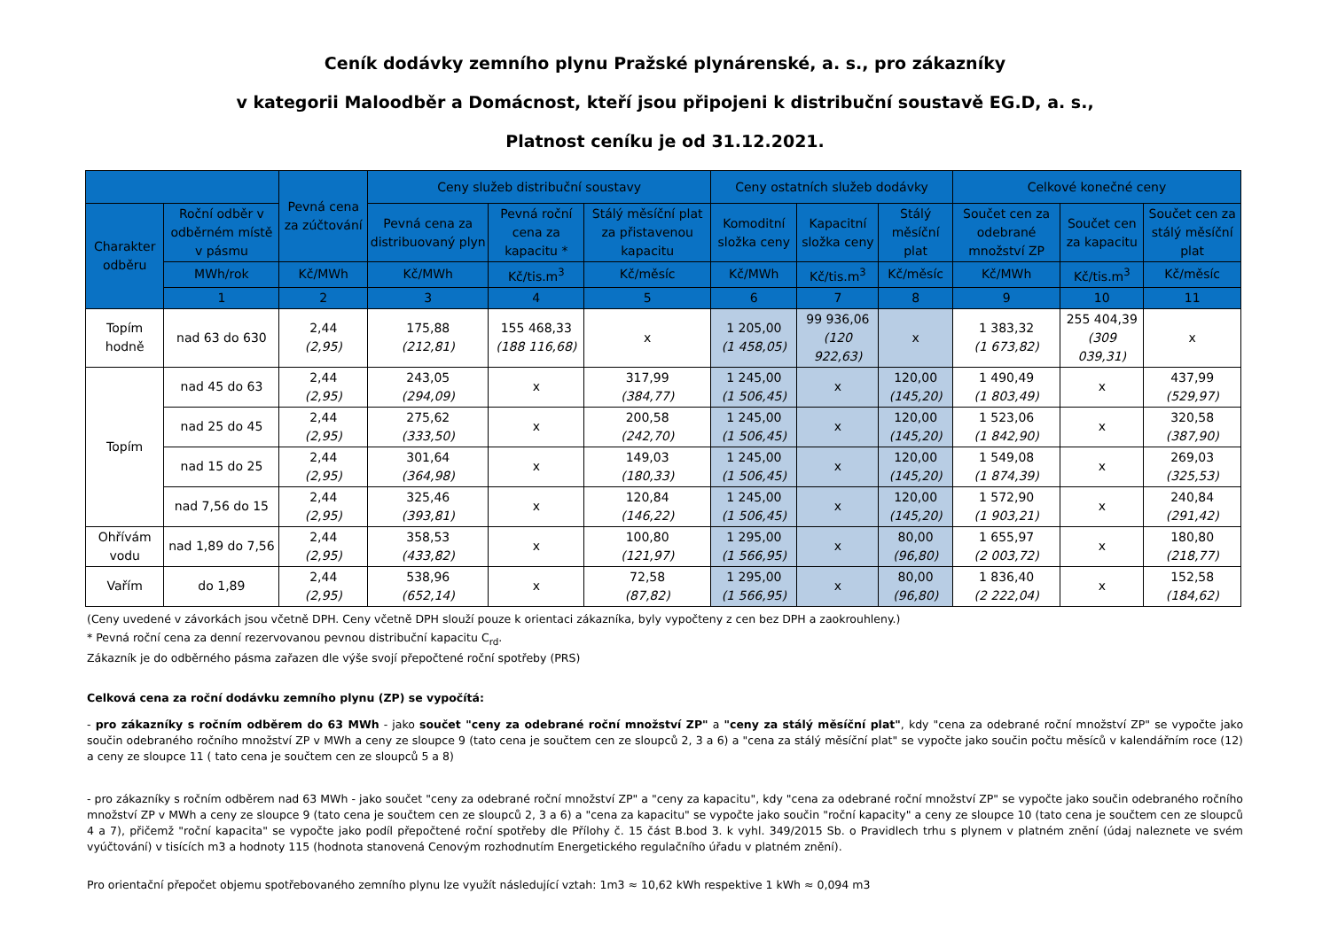Ceník dodávky zemního plynu Pražské plynárenské, a. s., pro zákazníky
v kategorii Maloodběr a Domácnost, kteří jsou připojeni k distribuční soustavě EG.D, a. s.,
Platnost ceníku je od 31.12.2021.
| | | Pevná cena za zúčtování | Ceny služeb distribuční soustavy | | | Ceny ostatních služeb dodávky | | | Celkové konečné ceny | | |
| --- | --- | --- | --- | --- | --- | --- | --- | --- | --- | --- | --- |
| Charakter odběru | Roční odběr v odběrném místě v pásmu | | Pevná cena za distribuovaný plyn | Pevná roční cena za kapacitu * | Stálý měsíční plat za přistavenou kapacitu | Komoditní složka ceny | Kapacitní složka ceny | Stálý měsíční plat | Součet cen za odebrané množství ZP | Součet cen za kapacitu | Součet cen za stálý měsíční plat |
| | MWh/rok | Kč/MWh | Kč/MWh | Kč/tis.m<sup>3</sup> | Kč/měsíc | Kč/MWh | Kč/tis.m<sup>3</sup> | Kč/měsíc | Kč/MWh | Kč/tis.m<sup>3</sup> | Kč/měsíc |
| | 1 | 2 | 3 | 4 | 5 | 6 | 7 | 8 | 9 | 10 | 11 |
| Topím hodně | nad 63 do 630 | 2,44 (2,95) | 175,88 (212,81) | 155 468,33 (188 116,68) | x | 1 205,00 (1 458,05) | 99 936,06 (120 922,63) | x | 1 383,32 (1 673,82) | 255 404,39 (309 039,31) | x |
| Topím | nad 45 do 63 | 2,44 (2,95) | 243,05 (294,09) | x | 317,99 (384,77) | 1 245,00 (1 506,45) | x | 120,00 (145,20) | 1 490,49 (1 803,49) | x | 437,99 (529,97) |
| | nad 25 do 45 | 2,44 (2,95) | 275,62 (333,50) | x | 200,58 (242,70) | 1 245,00 (1 506,45) | x | 120,00 (145,20) | 1 523,06 (1 842,90) | x | 320,58 (387,90) |
| | nad 15 do 25 | 2,44 (2,95) | 301,64 (364,98) | x | 149,03 (180,33) | 1 245,00 (1 506,45) | x | 120,00 (145,20) | 1 549,08 (1 874,39) | x | 269,03 (325,53) |
| | nad 7,56 do 15 | 2,44 (2,95) | 325,46 (393,81) | x | 120,84 (146,22) | 1 245,00 (1 506,45) | x | 120,00 (145,20) | 1 572,90 (1 903,21) | x | 240,84 (291,42) |
| Ohřívám vodu | nad 1,89 do 7,56 | 2,44 (2,95) | 358,53 (433,82) | x | 100,80 (121,97) | 1 295,00 (1 566,95) | x | 80,00 (96,80) | 1 655,97 (2 003,72) | x | 180,80 (218,77) |
| Vařím | do 1,89 | 2,44 (2,95) | 538,96 (652,14) | x | 72,58 (87,82) | 1 295,00 (1 566,95) | x | 80,00 (96,80) | 1 836,40 (2 222,04) | x | 152,58 (184,62) |
(Ceny uvedené v závorkách jsou včetně DPH. Ceny včetně DPH slouží pouze k orientaci zákazníka, byly vypočteny z cen bez DPH a zaokrouhleny.)
* Pevná roční cena za denní rezervovanou pevnou distribuční kapacitu C<sub>rd</sub>.
Zákazník je do odběrného pásma zařazen dle výše svojí přepočtené roční spotřeby (PRS)
Celková cena za roční dodávku zemního plynu (ZP) se vypočítá:
- pro zákazníky s ročním odběrem do 63 MWh - jako součet "ceny za odebrané roční množství ZP" a "ceny za stálý měsíční plat", kdy "cena za odebrané roční množství ZP" se vypočte jako součin odebraného ročního množství ZP v MWh a ceny ze sloupce 9 (tato cena je součtem cen ze sloupců 2, 3 a 6) a "cena za stálý měsíční plat" se vypočte jako součin počtu měsíců v kalendářním roce (12) a ceny ze sloupce 11 ( tato cena je součtem cen ze sloupců 5 a 8)
- pro zákazníky s ročním odběrem nad 63 MWh - jako součet "ceny za odebrané roční množství ZP" a "ceny za kapacitu", kdy "cena za odebrané roční množství ZP" se vypočte jako součin odebraného ročního množství ZP v MWh a ceny ze sloupce 9 (tato cena je součtem cen ze sloupců 2, 3 a 6) a "cena za kapacitu" se vypočte jako součin "roční kapacity" a ceny ze sloupce 10 (tato cena je součtem cen ze sloupců 4 a 7), přičemž "roční kapacita" se vypočte jako podíl přepočtené roční spotřeby dle Přílohy č. 15 část B.bod 3. k vyhl. 349/2015 Sb. o Pravidlech trhu s plynem v platném znění (údaj naleznete ve svém vyúčtování) v tisících m3 a hodnoty 115 (hodnota stanovená Cenovým rozhodnutím Energetického regulačního úřadu v platném znění).
Pro orientační přepočet objemu spotřebovaného zemního plynu lze využít následující vztah: 1m3 ≈ 10,62 kWh respektive 1 kWh ≈ 0,094 m3